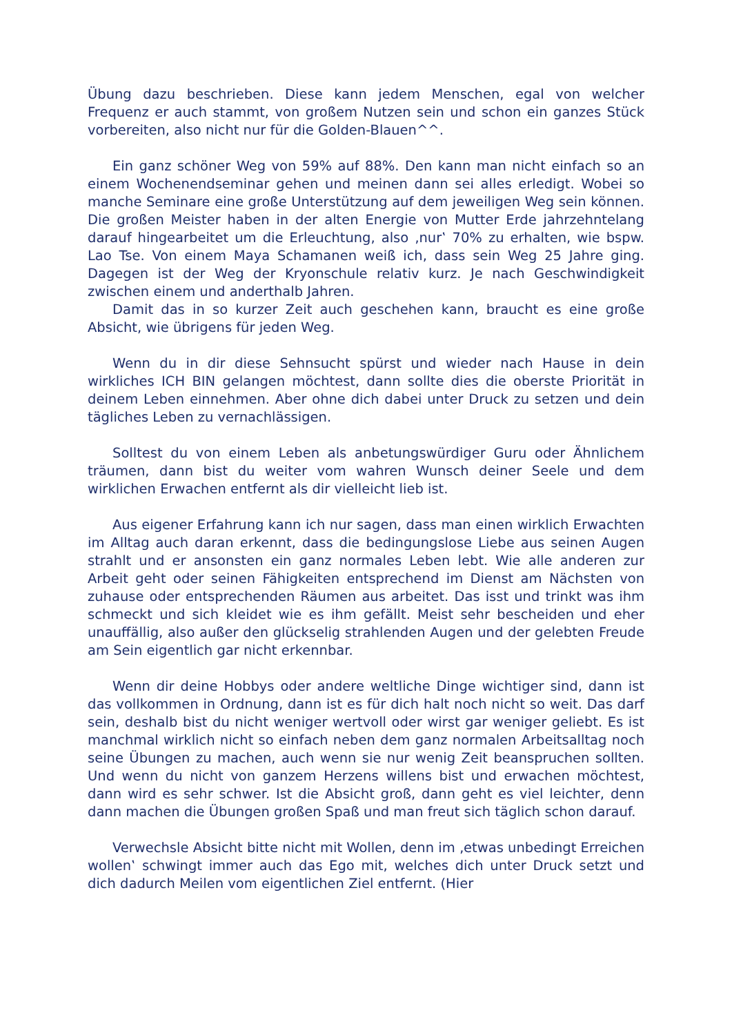Übung dazu beschrieben. Diese kann jedem Menschen, egal von welcher Frequenz er auch stammt, von großem Nutzen sein und schon ein ganzes Stück vorbereiten, also nicht nur für die Golden-Blauen^^.
Ein ganz schöner Weg von 59% auf 88%. Den kann man nicht einfach so an einem Wochenendseminar gehen und meinen dann sei alles erledigt. Wobei so manche Seminare eine große Unterstützung auf dem jeweiligen Weg sein können. Die großen Meister haben in der alten Energie von Mutter Erde jahrzehntelang darauf hingearbeitet um die Erleuchtung, also ‚nur‛ 70% zu erhalten, wie bspw. Lao Tse. Von einem Maya Schamanen weiß ich, dass sein Weg 25 Jahre ging. Dagegen ist der Weg der Kryonschule relativ kurz. Je nach Geschwindigkeit zwischen einem und anderthalb Jahren.
Damit das in so kurzer Zeit auch geschehen kann, braucht es eine große Absicht, wie übrigens für jeden Weg.
Wenn du in dir diese Sehnsucht spürst und wieder nach Hause in dein wirkliches ICH BIN gelangen möchtest, dann sollte dies die oberste Priorität in deinem Leben einnehmen. Aber ohne dich dabei unter Druck zu setzen und dein tägliches Leben zu vernachlässigen.
Solltest du von einem Leben als anbetungswürdiger Guru oder Ähnlichem träumen, dann bist du weiter vom wahren Wunsch deiner Seele und dem wirklichen Erwachen entfernt als dir vielleicht lieb ist.
Aus eigener Erfahrung kann ich nur sagen, dass man einen wirklich Erwachten im Alltag auch daran erkennt, dass die bedingungslose Liebe aus seinen Augen strahlt und er ansonsten ein ganz normales Leben lebt. Wie alle anderen zur Arbeit geht oder seinen Fähigkeiten entsprechend im Dienst am Nächsten von zuhause oder entsprechenden Räumen aus arbeitet. Das isst und trinkt was ihm schmeckt und sich kleidet wie es ihm gefällt. Meist sehr bescheiden und eher unauffällig, also außer den glückselig strahlenden Augen und der gelebten Freude am Sein eigentlich gar nicht erkennbar.
Wenn dir deine Hobbys oder andere weltliche Dinge wichtiger sind, dann ist das vollkommen in Ordnung, dann ist es für dich halt noch nicht so weit. Das darf sein, deshalb bist du nicht weniger wertvoll oder wirst gar weniger geliebt. Es ist manchmal wirklich nicht so einfach neben dem ganz normalen Arbeitsalltag noch seine Übungen zu machen, auch wenn sie nur wenig Zeit beanspruchen sollten. Und wenn du nicht von ganzem Herzens willens bist und erwachen möchtest, dann wird es sehr schwer. Ist die Absicht groß, dann geht es viel leichter, denn dann machen die Übungen großen Spaß und man freut sich täglich schon darauf.
Verwechsle Absicht bitte nicht mit Wollen, denn im ‚etwas unbedingt Erreichen wollen‛ schwingt immer auch das Ego mit, welches dich unter Druck setzt und dich dadurch Meilen vom eigentlichen Ziel entfernt. (Hier